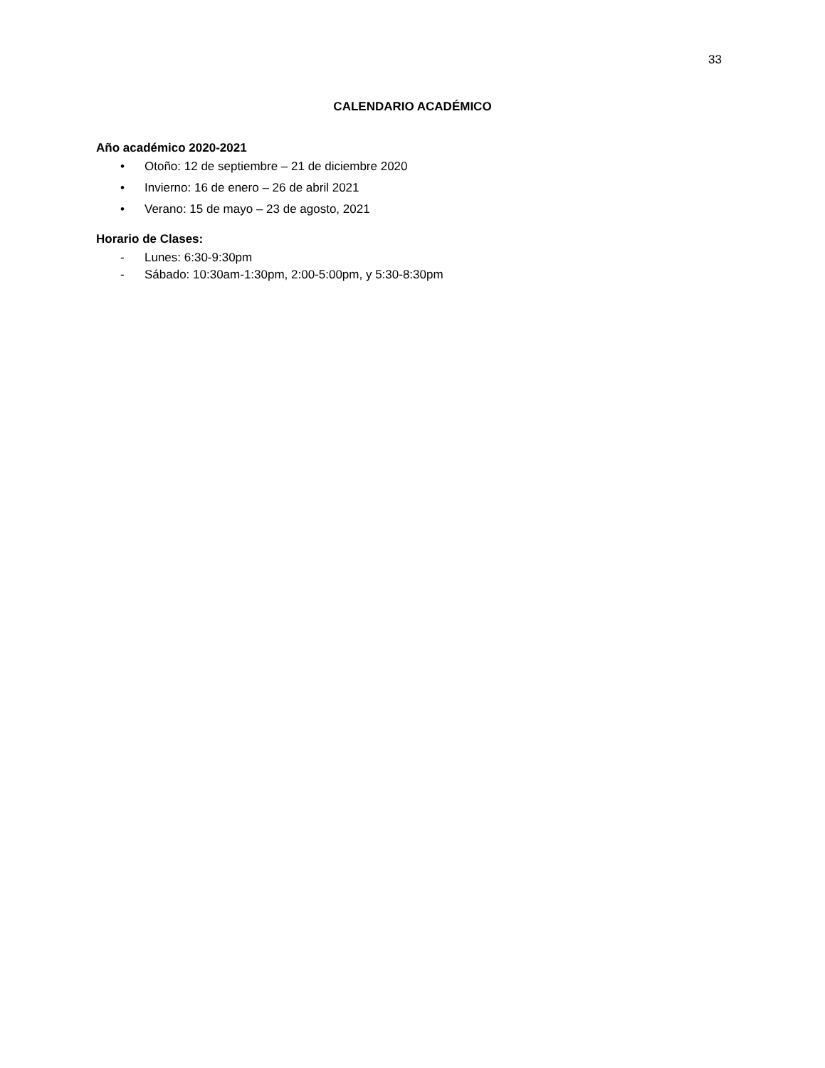33
CALENDARIO ACADÉMICO
Año académico 2020-2021
• Otoño: 12 de septiembre – 21 de diciembre 2020
• Invierno: 16 de enero – 26 de abril 2021
• Verano: 15 de mayo – 23 de agosto, 2021
Horario de Clases:
- Lunes: 6:30-9:30pm
- Sábado: 10:30am-1:30pm, 2:00-5:00pm, y 5:30-8:30pm